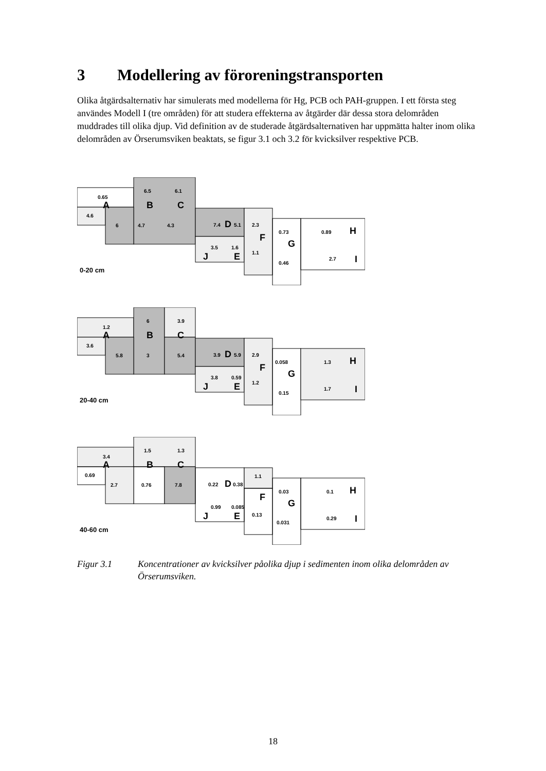3 Modellering av föroreningstransporten
Olika åtgärdsalternativ har simulerats med modellerna för Hg, PCB och PAH-gruppen. I ett första steg användes Modell I (tre områden) för att studera effekterna av åtgärder där dessa stora delområden muddrades till olika djup. Vid definition av de studerade åtgärdsalternativen har uppmätta halter inom olika delområden av Örserumsviken beaktats, se figur 3.1 och 3.2 för kvicksilver respektive PCB.
0.65
6.5
6.1
4.6
6
4.7
4.3
7.4
5.1
2.3
0.73
0.89
3.5
1.6
1.1
0.46
2.7
A
B
C
D
F
G
H
I
J
E
0-20 cm
1.2
6
3.9
3.6
5.8
3
5.4
3.9
5.9
2.9
0.058
1.3
3.8
0.59
1.2
0.15
1.7
A
B
C
D
F
G
H
I
J
E
20-40 cm
3.4
1.5
1.3
0.69
2.7
0.76
7.8
0.22
0.38
1.1
0.03
0.1
0.99
0.085
0.13
0.031
0.29
A
B
C
D
F
G
H
I
J
E
40-60 cm
Figur 3.1 Koncentrationer av kvicksilver påolika djup i sedimenten inom olika delområden av Örserumsviken.
18